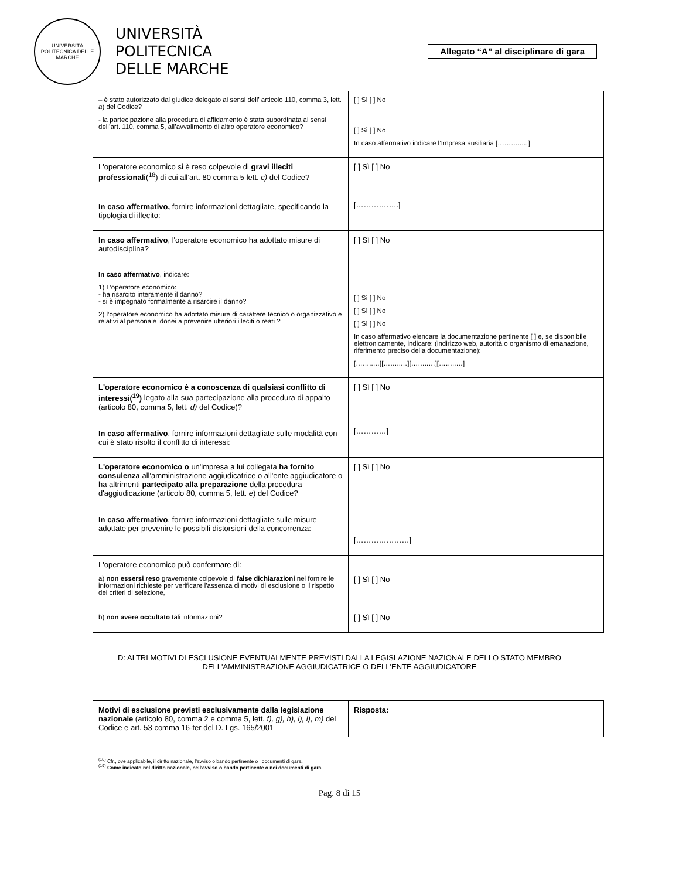UNIVERSITÀ POLITECNICA DELLE MARCHE
UNIVERSITÀ
POLITECNICA
DELLE MARCHE
Allegato “A” al disciplinare di gara
| – è stato autorizzato dal giudice delegato ai sensi dell’ articolo 110, comma 3, lett. a ) del Codice? - la partecipazione alla procedura di affidamento è stata subordinata ai sensi dell’art. 110, comma 5, all’avvalimento di altro operatore economico? | [ ] Sì [ ] No [ ] Sì [ ] No In caso affermativo indicare l’Impresa ausiliaria [………..…] |
| L'operatore economico si è reso colpevole di gravi illeciti professionali (<sup>18</sup>) di cui all’art. 80 comma 5 lett. c) del Codice? In caso affermativo, fornire informazioni dettagliate, specificando la tipologia di illecito: | [ ] Sì [ ] No [……………..] |
| In caso affermativo , l'operatore economico ha adottato misure di autodisciplina? In caso affermativo , indicare: 1) L’operatore economico: - ha risarcito interamente il danno? - si è impegnato formalmente a risarcire il danno? 2) l’operatore economico ha adottato misure di carattere tecnico o organizzativo e relativi al personale idonei a prevenire ulteriori illeciti o reati ? | [ ] Sì [ ] No [ ] Sì [ ] No [ ] Sì [ ] No [ ] Sì [ ] No In caso affermativo elencare la documentazione pertinente [ ] e, se disponibile elettronicamente, indicare: (indirizzo web, autorità o organismo di emanazione, riferimento preciso della documentazione): [……..…][……..…][……..…][……..…] |
| L'operatore economico è a conoscenza di qualsiasi conflitto di interessi(<sup>19</sup>) legato alla sua partecipazione alla procedura di appalto (articolo 80, comma 5, lett. d) del Codice)? In caso affermativo , fornire informazioni dettagliate sulle modalità con cui è stato risolto il conflitto di interessi: | [ ] Sì [ ] No […………] |
| L'operatore economico o un'impresa a lui collegata ha fornito consulenza all'amministrazione aggiudicatrice o all'ente aggiudicatore o ha altrimenti partecipato alla preparazione della procedura d'aggiudicazione (articolo 80, comma 5, lett. e ) del Codice? In caso affermativo , fornire informazioni dettagliate sulle misure adottate per prevenire le possibili distorsioni della concorrenza: | [ ] Sì [ ] No […………………] |
| L'operatore economico può confermare di: a) non essersi reso gravemente colpevole di false dichiarazioni nel fornire le informazioni richieste per verificare l'assenza di motivi di esclusione o il rispetto dei criteri di selezione, b) non avere occultato tali informazioni? | [ ] Sì [ ] No [ ] Sì [ ] No |
D: ALTRI MOTIVI DI ESCLUSIONE EVENTUALMENTE PREVISTI DALLA LEGISLAZIONE NAZIONALE DELLO STATO MEMBRO
DELL'AMMINISTRAZIONE AGGIUDICATRICE O DELL'ENTE AGGIUDICATORE
| Motivi di esclusione previsti esclusivamente dalla legislazione nazionale (articolo 80, comma 2 e comma 5, lett. f), g), h), i), l), m) del Codice e art. 53 comma 16-ter del D. Lgs. 165/2001 | Risposta: |
<sup>(18)</sup> Cfr., ove applicabile, il diritto nazionale, l'avviso o bando pertinente o i documenti di gara.
<sup>(19)</sup> Come indicato nel diritto nazionale, nell'avviso o bando pertinente o nei documenti di gara.
Pag. 8 di 15